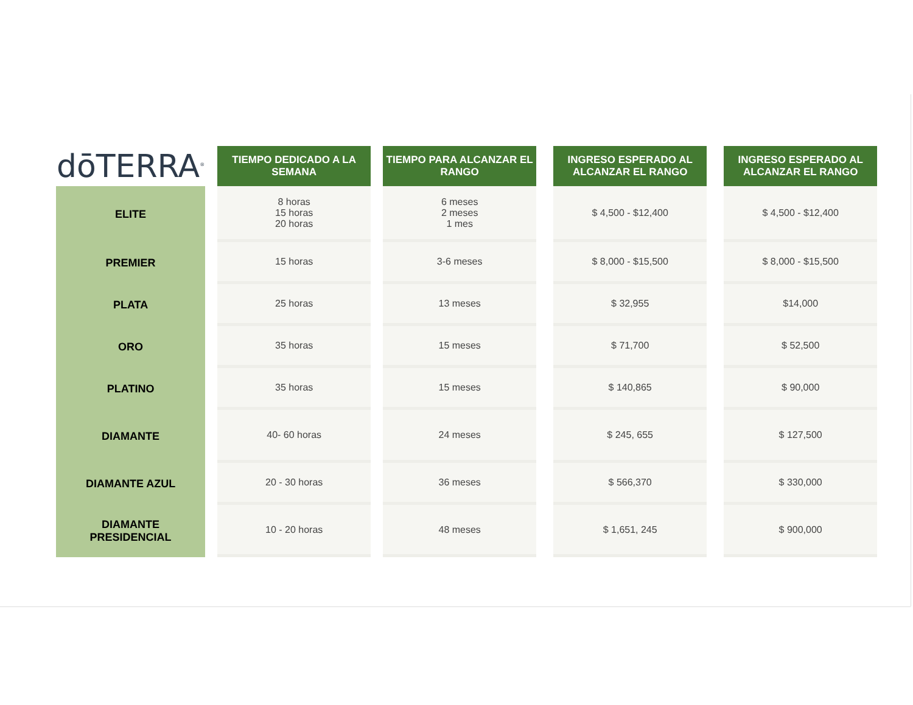| dōTERRA<sup>®</sup> | | TIEMPO DEDICADO A LA SEMANA | | TIEMPO PARA ALCANZAR EL RANGO | | INGRESO ESPERADO AL ALCANZAR EL RANGO | | INGRESO ESPERADO AL ALCANZAR EL RANGO |
| --- | --- | --- | --- | --- | --- | --- | --- | --- |
| ELITE | | 8 horas 15 horas 20 horas | | 6 meses 2 meses 1 mes | | $ 4,500 - $12,400 | | $ 4,500 - $12,400 |
| PREMIER | | 15 horas | | 3-6 meses | | $ 8,000 - $15,500 | | $ 8,000 - $15,500 |
| PLATA | | 25 horas | | 13 meses | | $ 32,955 | | $14,000 |
| ORO | | 35 horas | | 15 meses | | $ 71,700 | | $ 52,500 |
| PLATINO | | 35 horas | | 15 meses | | $ 140,865 | | $ 90,000 |
| DIAMANTE | | 40- 60 horas | | 24 meses | | $ 245, 655 | | $ 127,500 |
| DIAMANTE AZUL | | 20 - 30 horas | | 36 meses | | $ 566,370 | | $ 330,000 |
| DIAMANTE PRESIDENCIAL | | 10 - 20 horas | | 48 meses | | $ 1,651, 245 | | $ 900,000 |